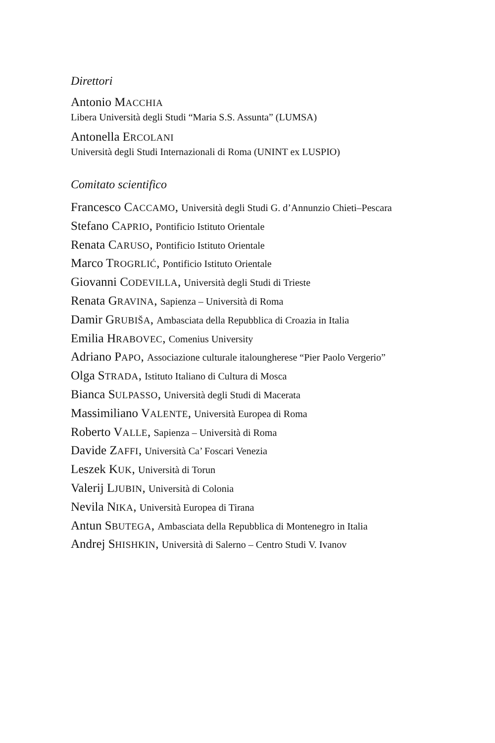Direttori
Antonio MACCHIA
Libera Università degli Studi “Maria S.S. Assunta” (LUMSA)
Antonella ERCOLANI
Università degli Studi Internazionali di Roma (UNINT ex LUSPIO)
Comitato scientifico
Francesco CACCAMO, Università degli Studi G. d’Annunzio Chieti–Pescara
Stefano CAPRIO, Pontificio Istituto Orientale
Renata CARUSO, Pontificio Istituto Orientale
Marco TROGRLIĆ, Pontificio Istituto Orientale
Giovanni CODEVILLA, Università degli Studi di Trieste
Renata GRAVINA, Sapienza – Università di Roma
Damir GRUBIŠA, Ambasciata della Repubblica di Croazia in Italia
Emilia HRABOVEC, Comenius University
Adriano PAPO, Associazione culturale italoungherese “Pier Paolo Vergerio”
Olga STRADA, Istituto Italiano di Cultura di Mosca
Bianca SULPASSO, Università degli Studi di Macerata
Massimiliano VALENTE, Università Europea di Roma
Roberto VALLE, Sapienza – Università di Roma
Davide ZAFFI, Università Ca’ Foscari Venezia
Leszek KUK, Università di Torun
Valerij LJUBIN, Università di Colonia
Nevila NIKA, Università Europea di Tirana
Antun SBUTEGA, Ambasciata della Repubblica di Montenegro in Italia
Andrej SHISHKIN, Università di Salerno – Centro Studi V. Ivanov